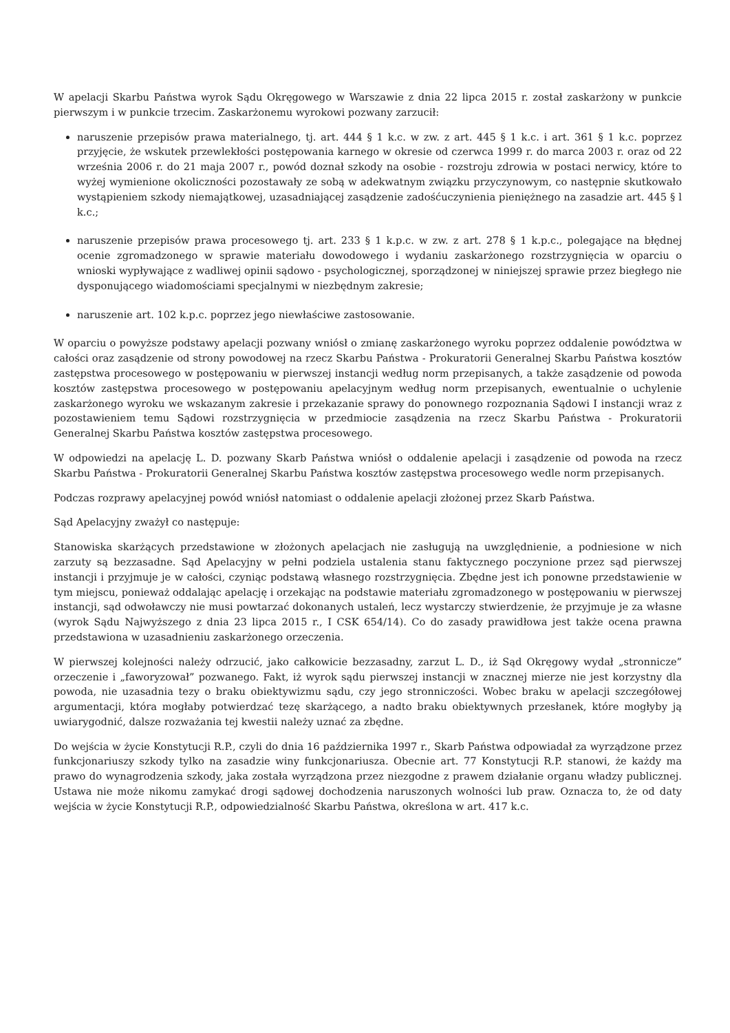W apelacji Skarbu Państwa wyrok Sądu Okręgowego w Warszawie z dnia 22 lipca 2015 r. został zaskarżony w punkcie pierwszym i w punkcie trzecim. Zaskarżonemu wyrokowi pozwany zarzucił:
naruszenie przepisów prawa materialnego, tj. art. 444 § 1 k.c. w zw. z art. 445 § 1 k.c. i art. 361 § 1 k.c. poprzez przyjęcie, że wskutek przewlekłości postępowania karnego w okresie od czerwca 1999 r. do marca 2003 r. oraz od 22 września 2006 r. do 21 maja 2007 r., powód doznał szkody na osobie - rozstroju zdrowia w postaci nerwicy, które to wyżej wymienione okoliczności pozostawały ze sobą w adekwatnym związku przyczynowym, co następnie skutkowało wystąpieniem szkody niemajątkowej, uzasadniającej zasądzenie zadośćuczynienia pieniężnego na zasadzie art. 445 § l k.c.;
naruszenie przepisów prawa procesowego tj. art. 233 § 1 k.p.c. w zw. z art. 278 § 1 k.p.c., polegające na błędnej ocenie zgromadzonego w sprawie materiału dowodowego i wydaniu zaskarżonego rozstrzygnięcia w oparciu o wnioski wypływające z wadliwej opinii sądowo - psychologicznej, sporządzonej w niniejszej sprawie przez biegłego nie dysponującego wiadomościami specjalnymi w niezbędnym zakresie;
naruszenie art. 102 k.p.c. poprzez jego niewłaściwe zastosowanie.
W oparciu o powyższe podstawy apelacji pozwany wniósł o zmianę zaskarżonego wyroku poprzez oddalenie powództwa w całości oraz zasądzenie od strony powodowej na rzecz Skarbu Państwa - Prokuratorii Generalnej Skarbu Państwa kosztów zastępstwa procesowego w postępowaniu w pierwszej instancji według norm przepisanych, a także zasądzenie od powoda kosztów zastępstwa procesowego w postępowaniu apelacyjnym według norm przepisanych, ewentualnie o uchylenie zaskarżonego wyroku we wskazanym zakresie i przekazanie sprawy do ponownego rozpoznania Sądowi I instancji wraz z pozostawieniem temu Sądowi rozstrzygnięcia w przedmiocie zasądzenia na rzecz Skarbu Państwa - Prokuratorii Generalnej Skarbu Państwa kosztów zastępstwa procesowego.
W odpowiedzi na apelację L. D. pozwany Skarb Państwa wniósł o oddalenie apelacji i zasądzenie od powoda na rzecz Skarbu Państwa - Prokuratorii Generalnej Skarbu Państwa kosztów zastępstwa procesowego wedle norm przepisanych.
Podczas rozprawy apelacyjnej powód wniósł natomiast o oddalenie apelacji złożonej przez Skarb Państwa.
Sąd Apelacyjny zważył co następuje:
Stanowiska skarżących przedstawione w złożonych apelacjach nie zasługują na uwzględnienie, a podniesione w nich zarzuty są bezzasadne. Sąd Apelacyjny w pełni podziela ustalenia stanu faktycznego poczynione przez sąd pierwszej instancji i przyjmuje je w całości, czyniąc podstawą własnego rozstrzygnięcia. Zbędne jest ich ponowne przedstawienie w tym miejscu, ponieważ oddalając apelację i orzekając na podstawie materiału zgromadzonego w postępowaniu w pierwszej instancji, sąd odwoławczy nie musi powtarzać dokonanych ustaleń, lecz wystarczy stwierdzenie, że przyjmuje je za własne (wyrok Sądu Najwyższego z dnia 23 lipca 2015 r., I CSK 654/14). Co do zasady prawidłowa jest także ocena prawna przedstawiona w uzasadnieniu zaskarżonego orzeczenia.
W pierwszej kolejności należy odrzucić, jako całkowicie bezzasadny, zarzut L. D., iż Sąd Okręgowy wydał „stronnicze” orzeczenie i „faworyzował” pozwanego. Fakt, iż wyrok sądu pierwszej instancji w znacznej mierze nie jest korzystny dla powoda, nie uzasadnia tezy o braku obiektywizmu sądu, czy jego stronniczości. Wobec braku w apelacji szczegółowej argumentacji, która mogłaby potwierdzać tezę skarżącego, a nadto braku obiektywnych przesłanek, które mogłyby ją uwiarygodnić, dalsze rozważania tej kwestii należy uznać za zbędne.
Do wejścia w życie Konstytucji R.P., czyli do dnia 16 października 1997 r., Skarb Państwa odpowiadał za wyrządzone przez funkcjonariuszy szkody tylko na zasadzie winy funkcjonariusza. Obecnie art. 77 Konstytucji R.P. stanowi, że każdy ma prawo do wynagrodzenia szkody, jaka została wyrządzona przez niezgodne z prawem działanie organu władzy publicznej. Ustawa nie może nikomu zamykać drogi sądowej dochodzenia naruszonych wolności lub praw. Oznacza to, że od daty wejścia w życie Konstytucji R.P., odpowiedzialność Skarbu Państwa, określona w art. 417 k.c.